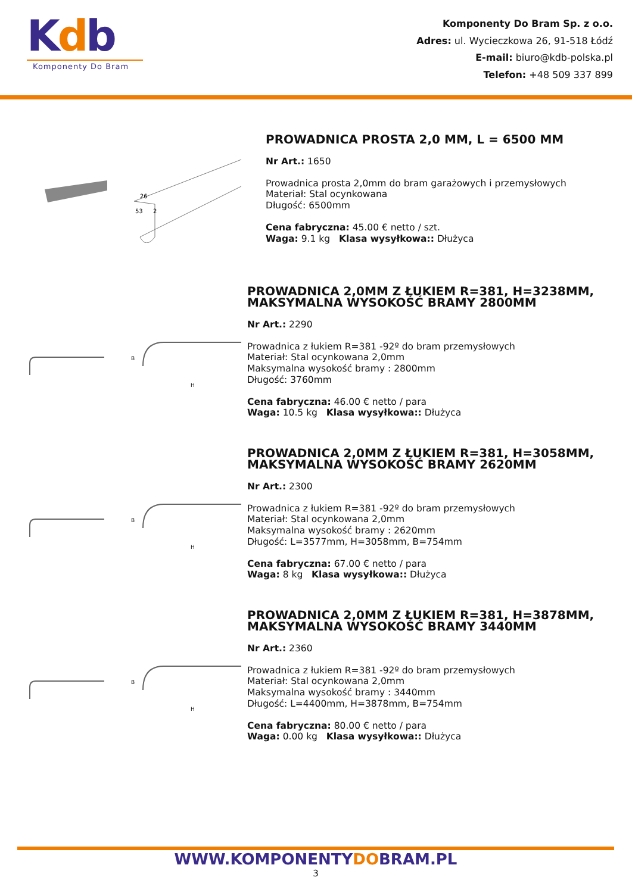Kdb
Komponenty Do Bram
Komponenty Do Bram Sp. z o.o.
Adres: ul. Wycieczkowa 26, 91-518 Łódź
E-mail: biuro@kdb-polska.pl
Telefon: +48 509 337 899
26
53
2
PROWADNICA PROSTA 2,0 MM, L = 6500 MM
Nr Art.: 1650
Prowadnica prosta 2,0mm do bram garażowych i przemysłowych
Materiał: Stal ocynkowana
Długość: 6500mm
Cena fabryczna: 45.00 € netto / szt.
Waga: 9.1 kg Klasa wysyłkowa:: Dłużyca
B
H
PROWADNICA 2,0MM Z ŁUKIEM R=381, H=3238MM, MAKSYMALNA WYSOKOŚĆ BRAMY 2800MM
Nr Art.: 2290
Prowadnica z łukiem R=381 -92º do bram przemysłowych
Materiał: Stal ocynkowana 2,0mm
Maksymalna wysokość bramy : 2800mm
Długość: 3760mm
Cena fabryczna: 46.00 € netto / para
Waga: 10.5 kg Klasa wysyłkowa:: Dłużyca
B
H
PROWADNICA 2,0MM Z ŁUKIEM R=381, H=3058MM, MAKSYMALNA WYSOKOŚĆ BRAMY 2620MM
Nr Art.: 2300
Prowadnica z łukiem R=381 -92º do bram przemysłowych
Materiał: Stal ocynkowana 2,0mm
Maksymalna wysokość bramy : 2620mm
Długość: L=3577mm, H=3058mm, B=754mm
Cena fabryczna: 67.00 € netto / para
Waga: 8 kg Klasa wysyłkowa:: Dłużyca
B
H
PROWADNICA 2,0MM Z ŁUKIEM R=381, H=3878MM, MAKSYMALNA WYSOKOŚĆ BRAMY 3440MM
Nr Art.: 2360
Prowadnica z łukiem R=381 -92º do bram przemysłowych
Materiał: Stal ocynkowana 2,0mm
Maksymalna wysokość bramy : 3440mm
Długość: L=4400mm, H=3878mm, B=754mm
Cena fabryczna: 80.00 € netto / para
Waga: 0.00 kg Klasa wysyłkowa:: Dłużyca
WWW.KOMPONENTYDOBRAM.PL
3